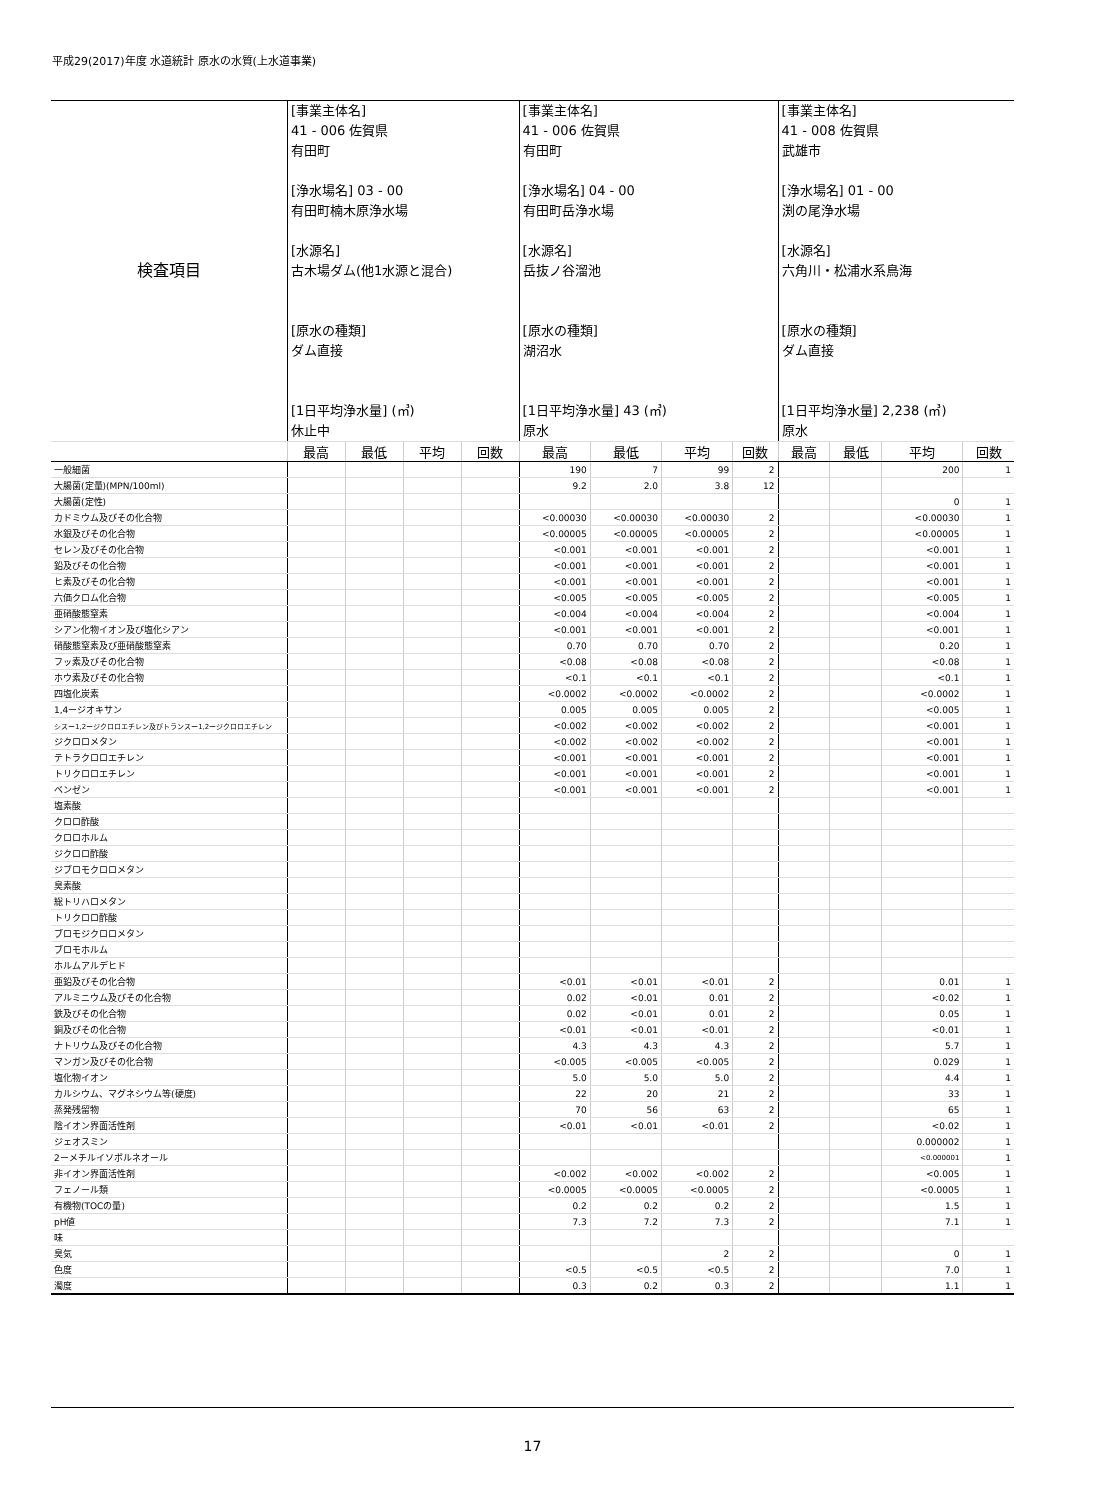平成29(2017)年度 水道統計 原水の水質(上水道事業)
| 検査項目 | [事業主体名] 41 - 006 佐賀県 有田町 [浄水場名] 03 - 00 有田町楠木原浄水場 [水源名] 古木場ダム(他1水源と混合) [原水の種類] ダム直接 [1日平均浄水量] (㎥) 休止中 | | | | [事業主体名] 41 - 006 佐賀県 有田町 [浄水場名] 04 - 00 有田町岳浄水場 [水源名] 岳抜ノ谷溜池 [原水の種類] 湖沼水 [1日平均浄水量] 43 (㎥) 原水 | | | | [事業主体名] 41 - 008 佐賀県 武雄市 [浄水場名] 01 - 00 渕の尾浄水場 [水源名] 六角川・松浦水系鳥海 [原水の種類] ダム直接 [1日平均浄水量] 2,238 (㎥) 原水 | | | |
| | 最高 | 最低 | 平均 | 回数 | 最高 | 最低 | 平均 | 回数 | 最高 | 最低 | 平均 | 回数 |
| 一般細菌 | | | | | 190 | 7 | 99 | 2 | | | 200 | 1 |
| 大腸菌(定量)(MPN/100ml) | | | | | 9.2 | 2.0 | 3.8 | 12 | | | | |
| 大腸菌(定性) | | | | | | | | | | | 0 | 1 |
| カドミウム及びその化合物 | | | | | <0.00030 | <0.00030 | <0.00030 | 2 | | | <0.00030 | 1 |
| 水銀及びその化合物 | | | | | <0.00005 | <0.00005 | <0.00005 | 2 | | | <0.00005 | 1 |
| セレン及びその化合物 | | | | | <0.001 | <0.001 | <0.001 | 2 | | | <0.001 | 1 |
| 鉛及びその化合物 | | | | | <0.001 | <0.001 | <0.001 | 2 | | | <0.001 | 1 |
| ヒ素及びその化合物 | | | | | <0.001 | <0.001 | <0.001 | 2 | | | <0.001 | 1 |
| 六価クロム化合物 | | | | | <0.005 | <0.005 | <0.005 | 2 | | | <0.005 | 1 |
| 亜硝酸態窒素 | | | | | <0.004 | <0.004 | <0.004 | 2 | | | <0.004 | 1 |
| シアン化物イオン及び塩化シアン | | | | | <0.001 | <0.001 | <0.001 | 2 | | | <0.001 | 1 |
| 硝酸態窒素及び亜硝酸態窒素 | | | | | 0.70 | 0.70 | 0.70 | 2 | | | 0.20 | 1 |
| フッ素及びその化合物 | | | | | <0.08 | <0.08 | <0.08 | 2 | | | <0.08 | 1 |
| ホウ素及びその化合物 | | | | | <0.1 | <0.1 | <0.1 | 2 | | | <0.1 | 1 |
| 四塩化炭素 | | | | | <0.0002 | <0.0002 | <0.0002 | 2 | | | <0.0002 | 1 |
| 1,4ージオキサン | | | | | 0.005 | 0.005 | 0.005 | 2 | | | <0.005 | 1 |
| シスー1,2ージクロロエチレン及びトランスー1,2ージクロロエチレン | | | | | <0.002 | <0.002 | <0.002 | 2 | | | <0.001 | 1 |
| ジクロロメタン | | | | | <0.002 | <0.002 | <0.002 | 2 | | | <0.001 | 1 |
| テトラクロロエチレン | | | | | <0.001 | <0.001 | <0.001 | 2 | | | <0.001 | 1 |
| トリクロロエチレン | | | | | <0.001 | <0.001 | <0.001 | 2 | | | <0.001 | 1 |
| ベンゼン | | | | | <0.001 | <0.001 | <0.001 | 2 | | | <0.001 | 1 |
| 塩素酸 | | | | | | | | | | | | |
| クロロ酢酸 | | | | | | | | | | | | |
| クロロホルム | | | | | | | | | | | | |
| ジクロロ酢酸 | | | | | | | | | | | | |
| ジブロモクロロメタン | | | | | | | | | | | | |
| 臭素酸 | | | | | | | | | | | | |
| 総トリハロメタン | | | | | | | | | | | | |
| トリクロロ酢酸 | | | | | | | | | | | | |
| ブロモジクロロメタン | | | | | | | | | | | | |
| ブロモホルム | | | | | | | | | | | | |
| ホルムアルデヒド | | | | | | | | | | | | |
| 亜鉛及びその化合物 | | | | | <0.01 | <0.01 | <0.01 | 2 | | | 0.01 | 1 |
| アルミニウム及びその化合物 | | | | | 0.02 | <0.01 | 0.01 | 2 | | | <0.02 | 1 |
| 鉄及びその化合物 | | | | | 0.02 | <0.01 | 0.01 | 2 | | | 0.05 | 1 |
| 銅及びその化合物 | | | | | <0.01 | <0.01 | <0.01 | 2 | | | <0.01 | 1 |
| ナトリウム及びその化合物 | | | | | 4.3 | 4.3 | 4.3 | 2 | | | 5.7 | 1 |
| マンガン及びその化合物 | | | | | <0.005 | <0.005 | <0.005 | 2 | | | 0.029 | 1 |
| 塩化物イオン | | | | | 5.0 | 5.0 | 5.0 | 2 | | | 4.4 | 1 |
| カルシウム、マグネシウム等(硬度) | | | | | 22 | 20 | 21 | 2 | | | 33 | 1 |
| 蒸発残留物 | | | | | 70 | 56 | 63 | 2 | | | 65 | 1 |
| 陰イオン界面活性剤 | | | | | <0.01 | <0.01 | <0.01 | 2 | | | <0.02 | 1 |
| ジェオスミン | | | | | | | | | | | 0.000002 | 1 |
| 2ーメチルイソボルネオール | | | | | | | | | | | <0.000001 | 1 |
| 非イオン界面活性剤 | | | | | <0.002 | <0.002 | <0.002 | 2 | | | <0.005 | 1 |
| フェノール類 | | | | | <0.0005 | <0.0005 | <0.0005 | 2 | | | <0.0005 | 1 |
| 有機物(TOCの量) | | | | | 0.2 | 0.2 | 0.2 | 2 | | | 1.5 | 1 |
| pH値 | | | | | 7.3 | 7.2 | 7.3 | 2 | | | 7.1 | 1 |
| 味 | | | | | | | | | | | | |
| 臭気 | | | | | | | 2 | 2 | | | 0 | 1 |
| 色度 | | | | | <0.5 | <0.5 | <0.5 | 2 | | | 7.0 | 1 |
| 濁度 | | | | | 0.3 | 0.2 | 0.3 | 2 | | | 1.1 | 1 |
17